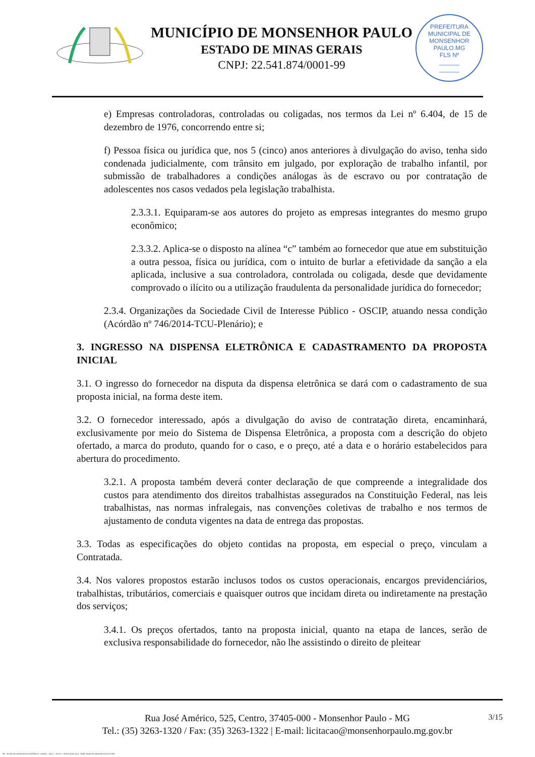MUNICÍPIO DE MONSENHOR PAULO
ESTADO DE MINAS GERAIS
CNPJ: 22.541.874/0001-99
PREFEITURA MUNICIPAL DE MONSENHOR PAULO.MG
FLS Nº
______
______
e) Empresas controladoras, controladas ou coligadas, nos termos da Lei nº 6.404, de 15 de dezembro de 1976, concorrendo entre si;
f) Pessoa física ou jurídica que, nos 5 (cinco) anos anteriores à divulgação do aviso, tenha sido condenada judicialmente, com trânsito em julgado, por exploração de trabalho infantil, por submissão de trabalhadores a condições análogas às de escravo ou por contratação de adolescentes nos casos vedados pela legislação trabalhista.
2.3.3.1. Equiparam-se aos autores do projeto as empresas integrantes do mesmo grupo econômico;
2.3.3.2. Aplica-se o disposto na alínea “c” também ao fornecedor que atue em substituição a outra pessoa, física ou jurídica, com o intuito de burlar a efetividade da sanção a ela aplicada, inclusive a sua controladora, controlada ou coligada, desde que devidamente comprovado o ilícito ou a utilização fraudulenta da personalidade jurídica do fornecedor;
2.3.4. Organizações da Sociedade Civil de Interesse Público - OSCIP, atuando nessa condição (Acórdão nº 746/2014-TCU-Plenário); e
3. INGRESSO NA DISPENSA ELETRÔNICA E CADASTRAMENTO DA PROPOSTA INICIAL
3.1. O ingresso do fornecedor na disputa da dispensa eletrônica se dará com o cadastramento de sua proposta inicial, na forma deste item.
3.2. O fornecedor interessado, após a divulgação do aviso de contratação direta, encaminhará, exclusivamente por meio do Sistema de Dispensa Eletrônica, a proposta com a descrição do objeto ofertado, a marca do produto, quando for o caso, e o preço, até a data e o horário estabelecidos para abertura do procedimento.
3.2.1. A proposta também deverá conter declaração de que compreende a integralidade dos custos para atendimento dos direitos trabalhistas assegurados na Constituição Federal, nas leis trabalhistas, nas normas infralegais, nas convenções coletivas de trabalho e nos termos de ajustamento de conduta vigentes na data de entrega das propostas.
3.3. Todas as especificações do objeto contidas na proposta, em especial o preço, vinculam a Contratada.
3.4. Nos valores propostos estarão inclusos todos os custos operacionais, encargos previdenciários, trabalhistas, tributários, comerciais e quaisquer outros que incidam direta ou indiretamente na prestação dos serviços;
3.4.1. Os preços ofertados, tanto na proposta inicial, quanto na etapa de lances, serão de exclusiva responsabilidade do fornecedor, não lhe assistindo o direito de pleitear
3/15 Rua José Américo, 525, Centro, 37405-000 - Monsenhor Paulo - MG
Tel.: (35) 3263-1320 / Fax: (35) 3263-1322 | E-mail: licitacao@monsenhorpaulo.mg.gov.br
780 - AVISO DE DISPENSA ELETRÔNICA - GERAL - NLLC - ATIVO - APROVADO DLA - BASE PARA AS DEMAIS EXCETO SRP